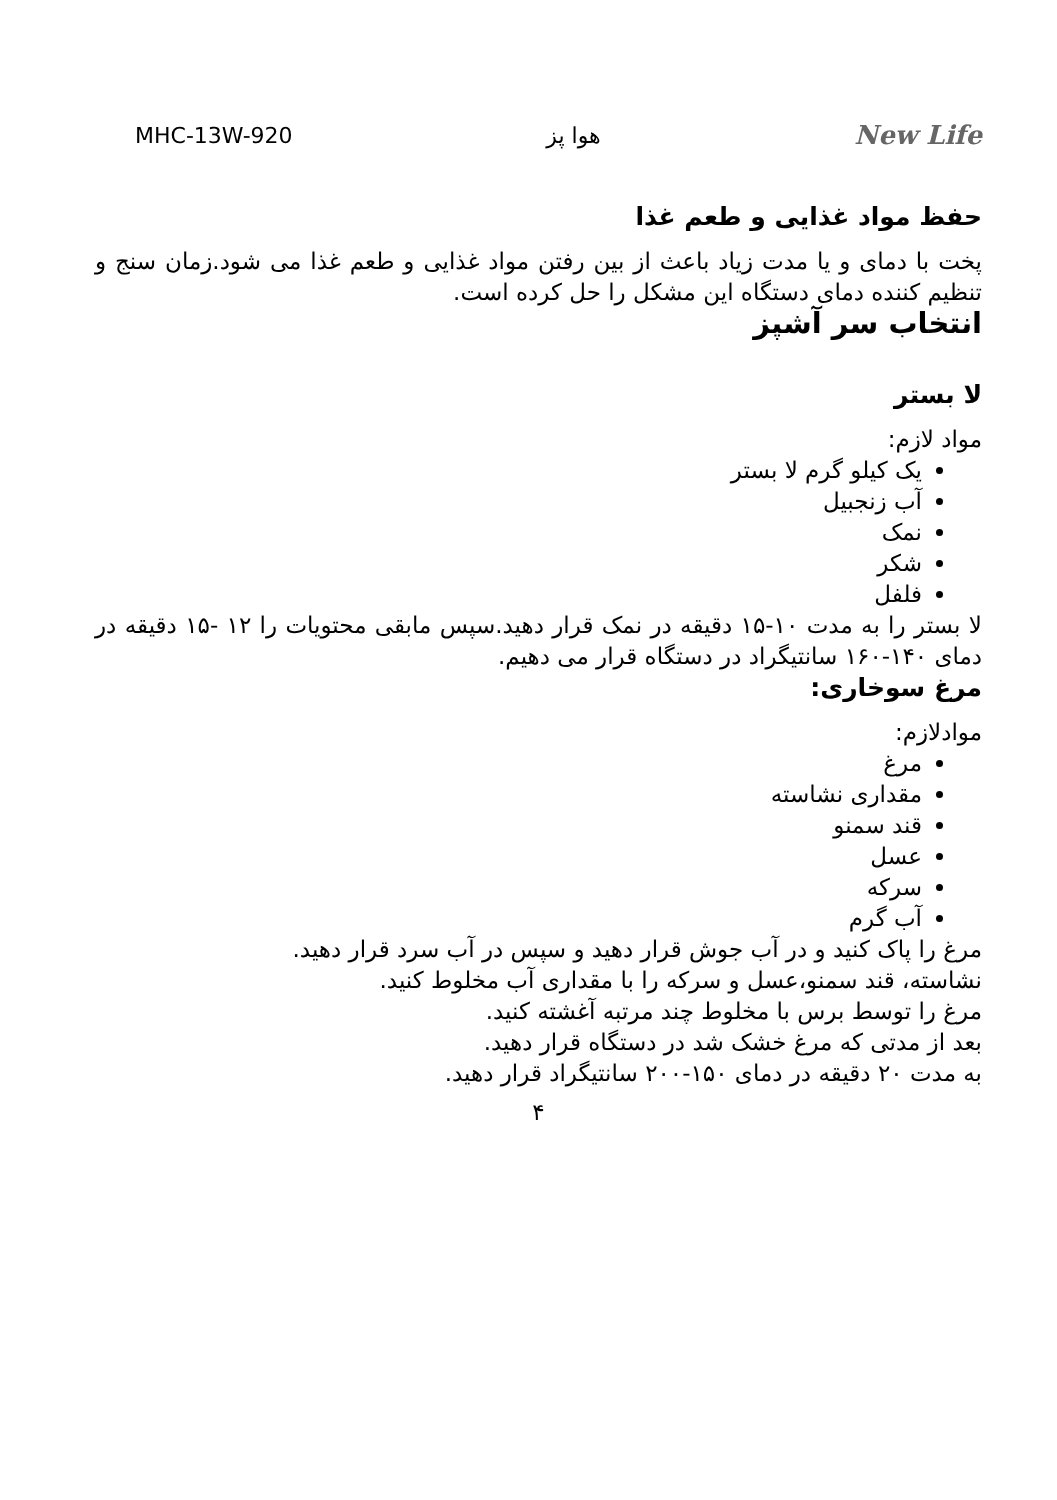MHC-13W-920 هوا پز New Life
حفظ مواد غذایی و طعم غذا
پخت با دمای و یا مدت زیاد باعث از بین رفتن مواد غذایی و طعم غذا می شود.زمان سنج و تنظیم کننده دمای دستگاه این مشکل را حل کرده است.
انتخاب سر آشپز
لا بستر
مواد لازم:
یک کیلو گرم لا بستر
آب زنجبیل
نمک
شکر
فلفل
لا بستر را به مدت ۱۰-۱۵ دقیقه در نمک قرار دهید.سپس مابقی محتویات را ۱۲ -۱۵ دقیقه در دمای ۱۴۰-۱۶۰ سانتیگراد در دستگاه قرار می دهیم.
مرغ سوخاری:
موادلازم:
مرغ
مقداری نشاسته
قند سمنو
عسل
سرکه
آب گرم
مرغ را پاک کنید و در آب جوش قرار دهید و سپس در آب سرد قرار دهید.
نشاسته، قند سمنو،عسل و سرکه را با مقداری آب مخلوط کنید.
مرغ را توسط برس با مخلوط چند مرتبه آغشته کنید.
بعد از مدتی که مرغ خشک شد در دستگاه قرار دهید.
به مدت ۲۰ دقیقه در دمای ۱۵۰-۲۰۰ سانتیگراد قرار دهید.
۴